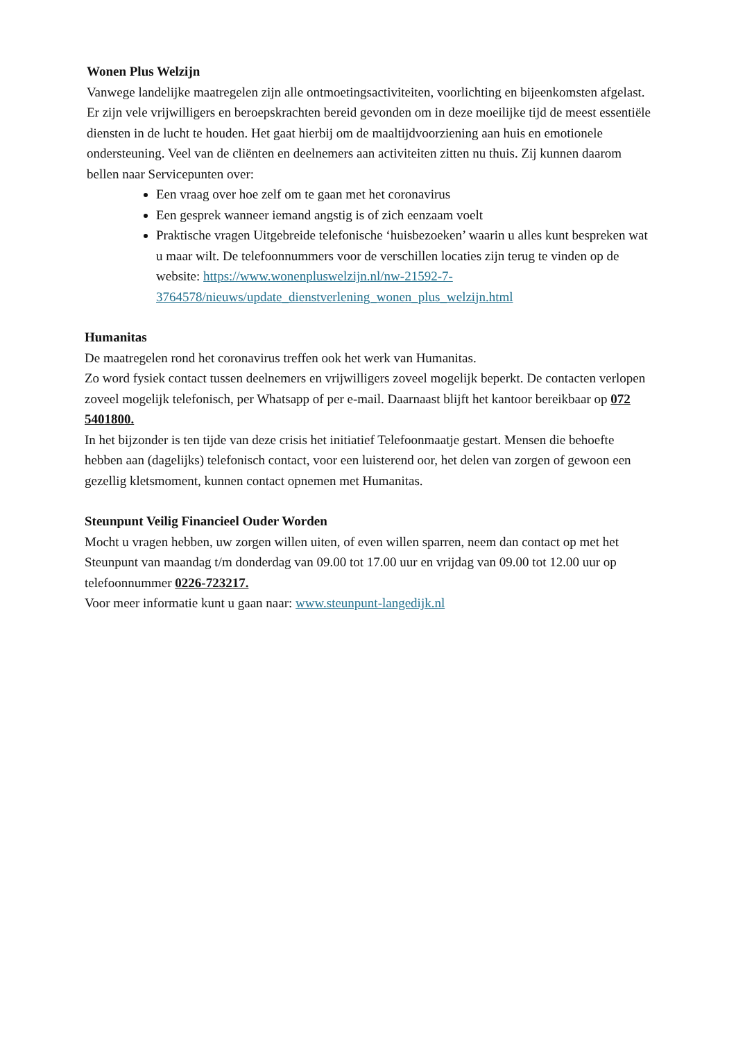Wonen Plus Welzijn
Vanwege landelijke maatregelen zijn alle ontmoetingsactiviteiten, voorlichting en bijeenkomsten afgelast. Er zijn vele vrijwilligers en beroepskrachten bereid gevonden om in deze moeilijke tijd de meest essentiële diensten in de lucht te houden. Het gaat hierbij om de maaltijdvoorziening aan huis en emotionele ondersteuning. Veel van de cliënten en deelnemers aan activiteiten zitten nu thuis. Zij kunnen daarom bellen naar Servicepunten over:
Een vraag over hoe zelf om te gaan met het coronavirus
Een gesprek wanneer iemand angstig is of zich eenzaam voelt
Praktische vragen Uitgebreide telefonische ‘huisbezoeken’ waarin u alles kunt bespreken wat u maar wilt. De telefoonnummers voor de verschillen locaties zijn terug te vinden op de website: https://www.wonenpluswelzijn.nl/nw-21592-7-3764578/nieuws/update_dienstverlening_wonen_plus_welzijn.html
Humanitas
De maatregelen rond het coronavirus treffen ook het werk van Humanitas.
Zo word fysiek contact tussen deelnemers en vrijwilligers zoveel mogelijk beperkt. De contacten verlopen zoveel mogelijk telefonisch, per Whatsapp of per e-mail. Daarnaast blijft het kantoor bereikbaar op 072 5401800.
In het bijzonder is ten tijde van deze crisis het initiatief Telefoonmaatje gestart. Mensen die behoefte hebben aan (dagelijks) telefonisch contact, voor een luisterend oor, het delen van zorgen of gewoon een gezellig kletsmoment, kunnen contact opnemen met Humanitas.
Steunpunt Veilig Financieel Ouder Worden
Mocht u vragen hebben, uw zorgen willen uiten, of even willen sparren, neem dan contact op met het Steunpunt van maandag t/m donderdag van 09.00 tot 17.00 uur en vrijdag van 09.00 tot 12.00 uur op telefoonnummer 0226-723217.
Voor meer informatie kunt u gaan naar: www.steunpunt-langedijk.nl